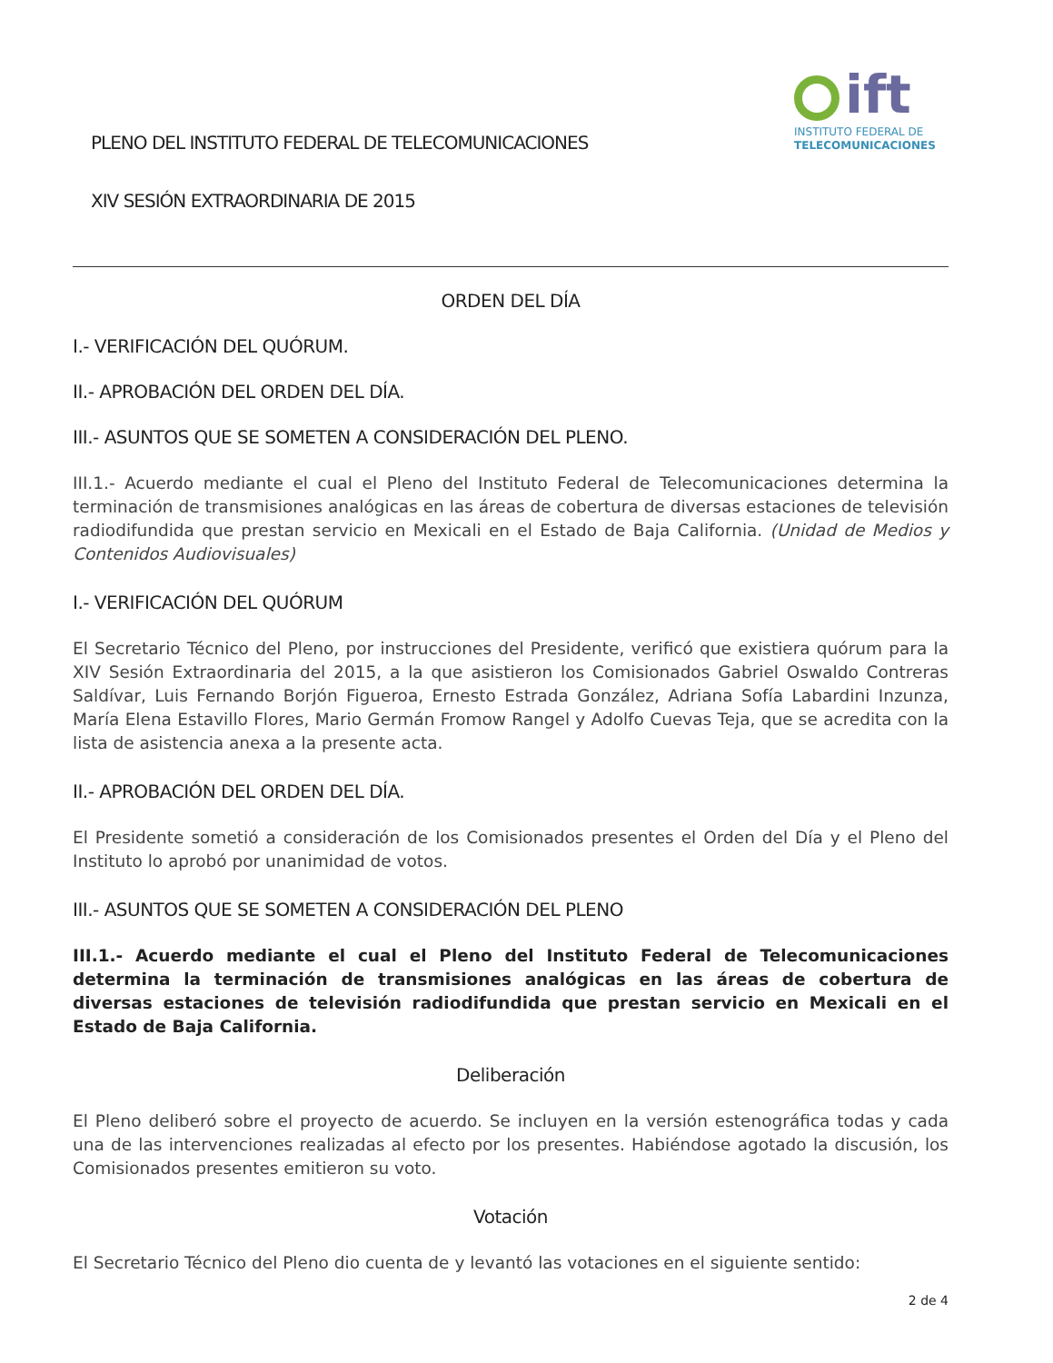PLENO DEL INSTITUTO FEDERAL DE TELECOMUNICACIONES
XIV SESIÓN EXTRAORDINARIA DE 2015
ift
INSTITUTO FEDERAL DE
TELECOMUNICACIONES
ORDEN DEL DÍA
I.- VERIFICACIÓN DEL QUÓRUM.
II.- APROBACIÓN DEL ORDEN DEL DÍA.
III.- ASUNTOS QUE SE SOMETEN A CONSIDERACIÓN DEL PLENO.
III.1.- Acuerdo mediante el cual el Pleno del Instituto Federal de Telecomunicaciones determina la terminación de transmisiones analógicas en las áreas de cobertura de diversas estaciones de televisión radiodifundida que prestan servicio en Mexicali en el Estado de Baja California. (Unidad de Medios y Contenidos Audiovisuales)
I.- VERIFICACIÓN DEL QUÓRUM
El Secretario Técnico del Pleno, por instrucciones del Presidente, verificó que existiera quórum para la XIV Sesión Extraordinaria del 2015, a la que asistieron los Comisionados Gabriel Oswaldo Contreras Saldívar, Luis Fernando Borjón Figueroa, Ernesto Estrada González, Adriana Sofía Labardini Inzunza, María Elena Estavillo Flores, Mario Germán Fromow Rangel y Adolfo Cuevas Teja, que se acredita con la lista de asistencia anexa a la presente acta.
II.- APROBACIÓN DEL ORDEN DEL DÍA.
El Presidente sometió a consideración de los Comisionados presentes el Orden del Día y el Pleno del Instituto lo aprobó por unanimidad de votos.
III.- ASUNTOS QUE SE SOMETEN A CONSIDERACIÓN DEL PLENO
III.1.- Acuerdo mediante el cual el Pleno del Instituto Federal de Telecomunicaciones determina la terminación de transmisiones analógicas en las áreas de cobertura de diversas estaciones de televisión radiodifundida que prestan servicio en Mexicali en el Estado de Baja California.
Deliberación
El Pleno deliberó sobre el proyecto de acuerdo. Se incluyen en la versión estenográfica todas y cada una de las intervenciones realizadas al efecto por los presentes. Habiéndose agotado la discusión, los Comisionados presentes emitieron su voto.
Votación
El Secretario Técnico del Pleno dio cuenta de y levantó las votaciones en el siguiente sentido:
2 de 4